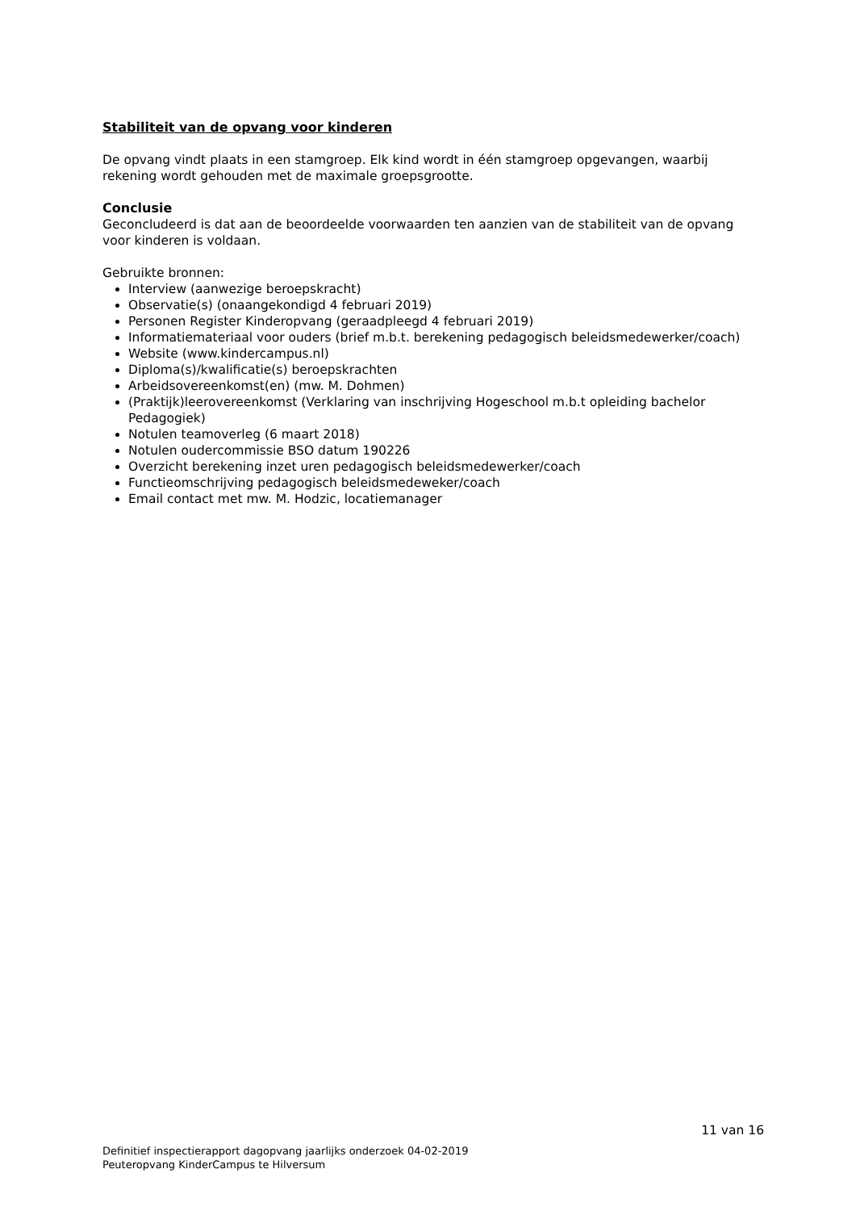Stabiliteit van de opvang voor kinderen
De opvang vindt plaats in een stamgroep. Elk kind wordt in één stamgroep opgevangen, waarbij rekening wordt gehouden met de maximale groepsgrootte.
Conclusie
Geconcludeerd is dat aan de beoordeelde voorwaarden ten aanzien van de stabiliteit van de opvang voor kinderen is voldaan.
Gebruikte bronnen:
Interview (aanwezige beroepskracht)
Observatie(s) (onaangekondigd 4 februari 2019)
Personen Register Kinderopvang (geraadpleegd 4 februari 2019)
Informatiemateriaal voor ouders (brief m.b.t. berekening pedagogisch beleidsmedewerker/coach)
Website (www.kindercampus.nl)
Diploma(s)/kwalificatie(s) beroepskrachten
Arbeidsovereenkomst(en) (mw. M. Dohmen)
(Praktijk)leerovereenkomst (Verklaring van inschrijving Hogeschool m.b.t opleiding bachelor Pedagogiek)
Notulen teamoverleg (6 maart 2018)
Notulen oudercommissie BSO datum 190226
Overzicht berekening inzet uren pedagogisch beleidsmedewerker/coach
Functieomschrijving pedagogisch beleidsmedeweker/coach
Email contact met mw. M. Hodzic, locatiemanager
11 van 16
Definitief inspectierapport dagopvang jaarlijks onderzoek 04-02-2019
Peuteropvang KinderCampus te Hilversum